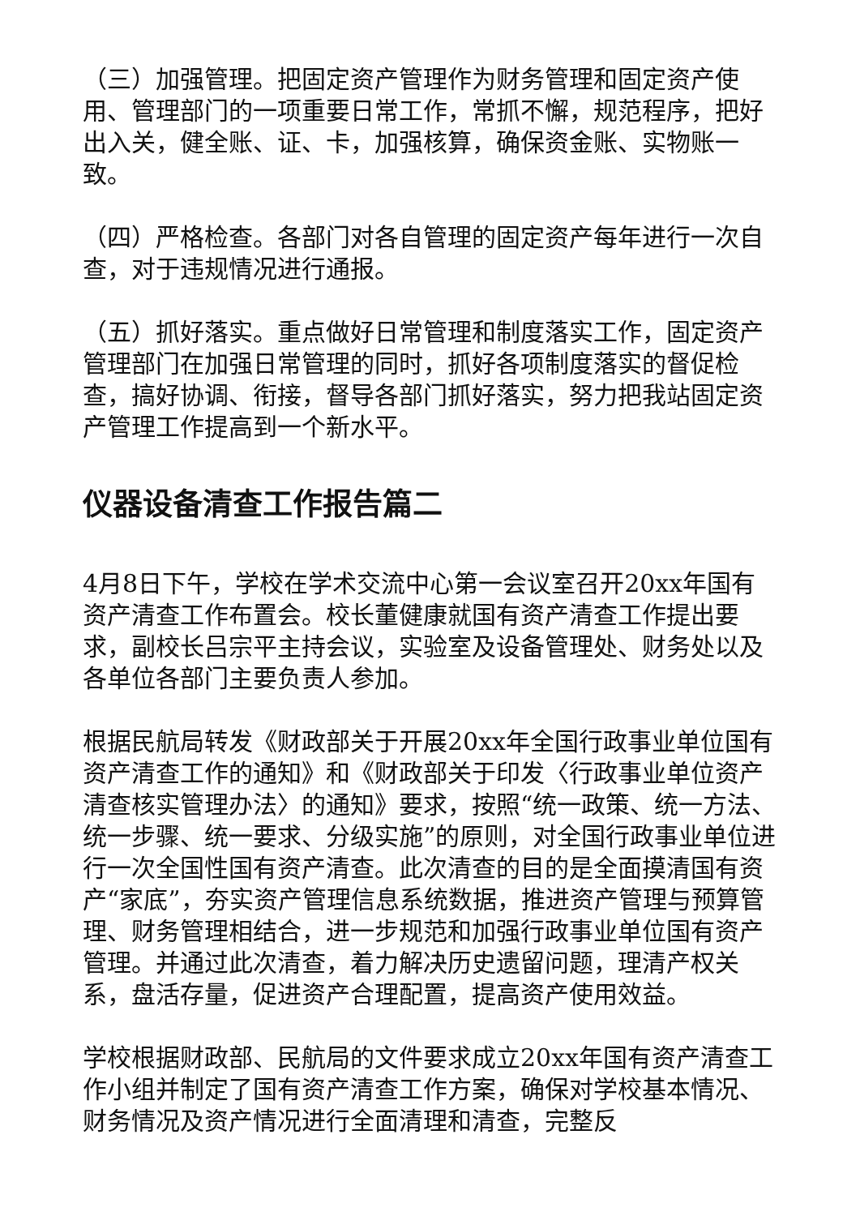（三）加强管理。把固定资产管理作为财务管理和固定资产使用、管理部门的一项重要日常工作，常抓不懈，规范程序，把好出入关，健全账、证、卡，加强核算，确保资金账、实物账一致。
（四）严格检查。各部门对各自管理的固定资产每年进行一次自查，对于违规情况进行通报。
（五）抓好落实。重点做好日常管理和制度落实工作，固定资产管理部门在加强日常管理的同时，抓好各项制度落实的督促检查，搞好协调、衔接，督导各部门抓好落实，努力把我站固定资产管理工作提高到一个新水平。
仪器设备清查工作报告篇二
4月8日下午，学校在学术交流中心第一会议室召开20xx年国有资产清查工作布置会。校长董健康就国有资产清查工作提出要求，副校长吕宗平主持会议，实验室及设备管理处、财务处以及各单位各部门主要负责人参加。
根据民航局转发《财政部关于开展20xx年全国行政事业单位国有资产清查工作的通知》和《财政部关于印发〈行政事业单位资产清查核实管理办法〉的通知》要求，按照“统一政策、统一方法、统一步骤、统一要求、分级实施”的原则，对全国行政事业单位进行一次全国性国有资产清查。此次清查的目的是全面摸清国有资产“家底”，夯实资产管理信息系统数据，推进资产管理与预算管理、财务管理相结合，进一步规范和加强行政事业单位国有资产管理。并通过此次清查，着力解决历史遗留问题，理清产权关系，盘活存量，促进资产合理配置，提高资产使用效益。
学校根据财政部、民航局的文件要求成立20xx年国有资产清查工作小组并制定了国有资产清查工作方案，确保对学校基本情况、财务情况及资产情况进行全面清理和清查，完整反